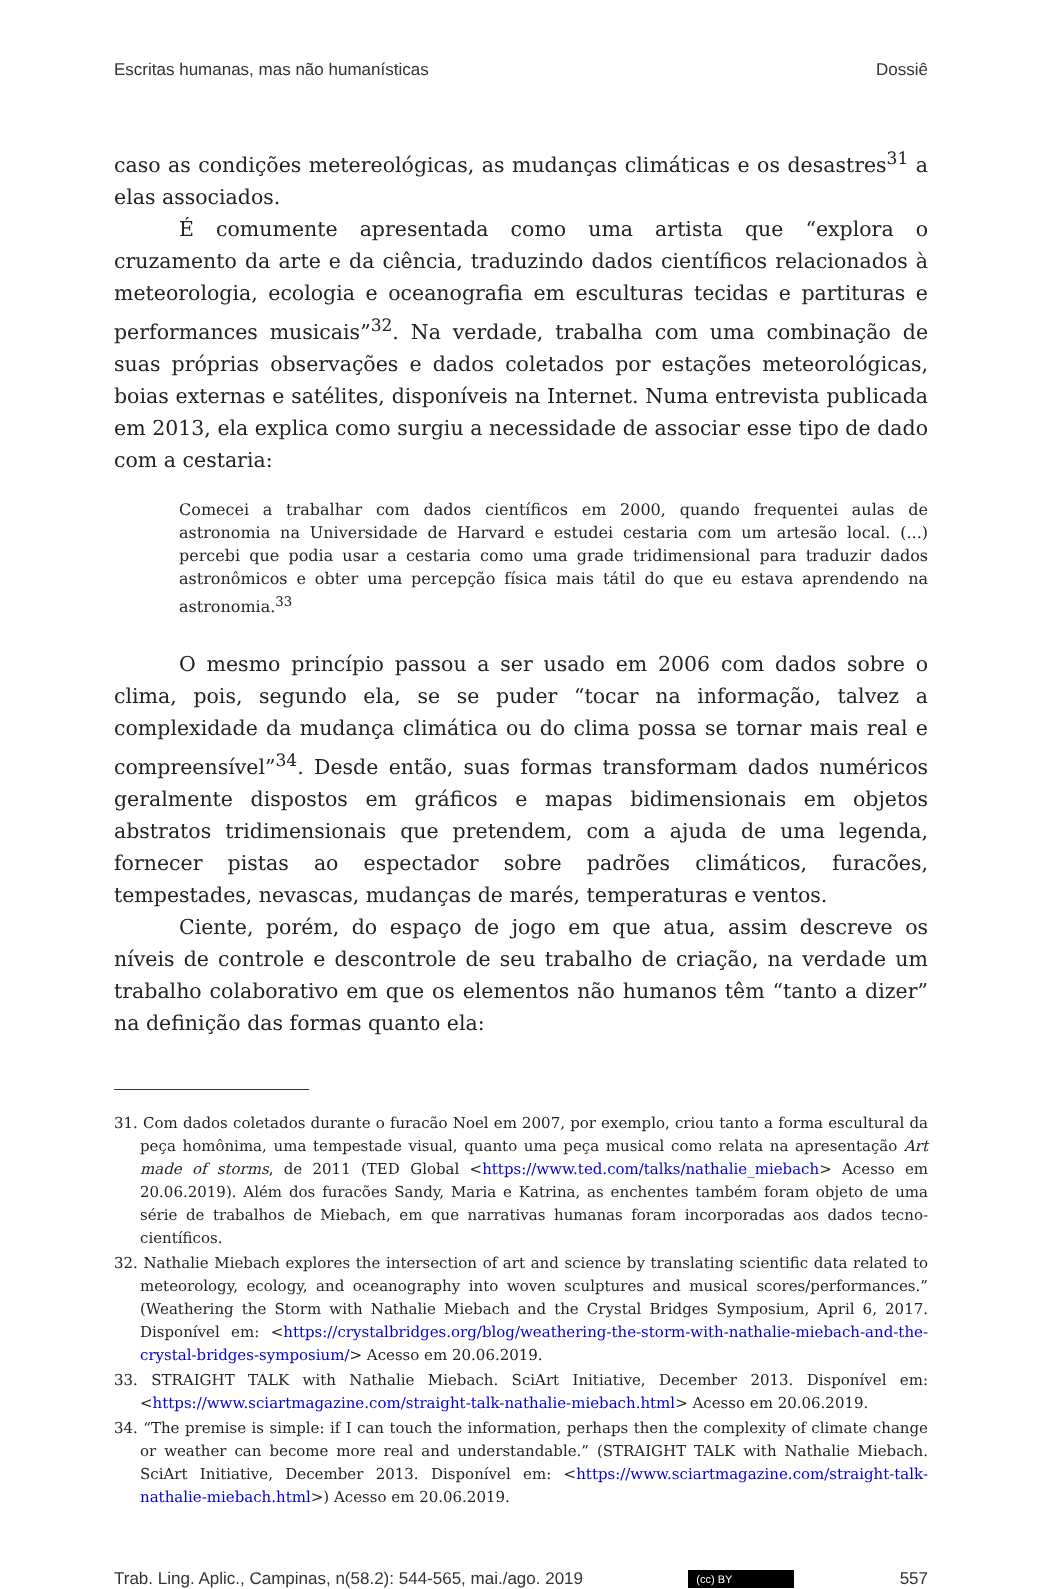Escritas humanas, mas não humanísticas Dossiê
caso as condições metereológicas, as mudanças climáticas e os desastres<sup>31</sup> a elas associados.
É comumente apresentada como uma artista que “explora o cruzamento da arte e da ciência, traduzindo dados científicos relacionados à meteorologia, ecologia e oceanografia em esculturas tecidas e partituras e performances musicais”<sup>32</sup>. Na verdade, trabalha com uma combinação de suas próprias observações e dados coletados por estações meteorológicas, boias externas e satélites, disponíveis na Internet. Numa entrevista publicada em 2013, ela explica como surgiu a necessidade de associar esse tipo de dado com a cestaria:
Comecei a trabalhar com dados científicos em 2000, quando frequentei aulas de astronomia na Universidade de Harvard e estudei cestaria com um artesão local. (...) percebi que podia usar a cestaria como uma grade tridimensional para traduzir dados astronômicos e obter uma percepção física mais tátil do que eu estava aprendendo na astronomia.<sup>33</sup>
O mesmo princípio passou a ser usado em 2006 com dados sobre o clima, pois, segundo ela, se se puder “tocar na informação, talvez a complexidade da mudança climática ou do clima possa se tornar mais real e compreensível”<sup>34</sup>. Desde então, suas formas transformam dados numéricos geralmente dispostos em gráficos e mapas bidimensionais em objetos abstratos tridimensionais que pretendem, com a ajuda de uma legenda, fornecer pistas ao espectador sobre padrões climáticos, furacões, tempestades, nevascas, mudanças de marés, temperaturas e ventos.
Ciente, porém, do espaço de jogo em que atua, assim descreve os níveis de controle e descontrole de seu trabalho de criação, na verdade um trabalho colaborativo em que os elementos não humanos têm “tanto a dizer” na definição das formas quanto ela:
31. Com dados coletados durante o furacão Noel em 2007, por exemplo, criou tanto a forma escultural da peça homônima, uma tempestade visual, quanto uma peça musical como relata na apresentação Art made of storms, de 2011 (TED Global <https://www.ted.com/talks/nathalie_miebach> Acesso em 20.06.2019). Além dos furacões Sandy, Maria e Katrina, as enchentes também foram objeto de uma série de trabalhos de Miebach, em que narrativas humanas foram incorporadas aos dados tecno-científicos.
32. Nathalie Miebach explores the intersection of art and science by translating scientific data related to meteorology, ecology, and oceanography into woven sculptures and musical scores/performances.” (Weathering the Storm with Nathalie Miebach and the Crystal Bridges Symposium, April 6, 2017. Disponível em: <https://crystalbridges.org/blog/weathering-the-storm-with-nathalie-miebach-and-the-crystal-bridges-symposium/> Acesso em 20.06.2019.
33. STRAIGHT TALK with Nathalie Miebach. SciArt Initiative, December 2013. Disponível em: <https://www.sciartmagazine.com/straight-talk-nathalie-miebach.html> Acesso em 20.06.2019.
34. “The premise is simple: if I can touch the information, perhaps then the complexity of climate change or weather can become more real and understandable.” (STRAIGHT TALK with Nathalie Miebach. SciArt Initiative, December 2013. Disponível em: <https://www.sciartmagazine.com/straight-talk-nathalie-miebach.html>) Acesso em 20.06.2019.
Trab. Ling. Aplic., Campinas, n(58.2): 544-565, mai./ago. 2019 (cc) BY 557